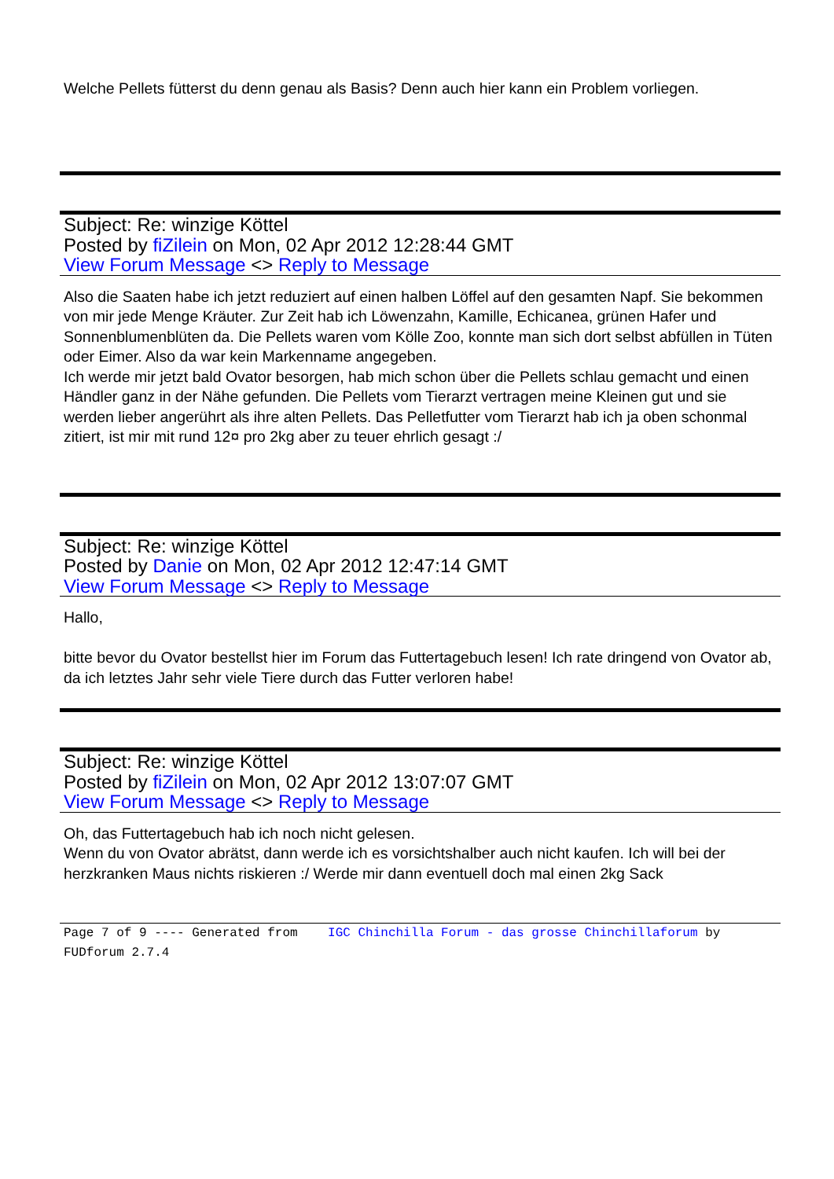Welche Pellets fütterst du denn genau als Basis? Denn auch hier kann ein Problem vorliegen.
Subject: Re: winzige Köttel
Posted by fiZilein on Mon, 02 Apr 2012 12:28:44 GMT
View Forum Message <> Reply to Message
Also die Saaten habe ich jetzt reduziert auf einen halben Löffel auf den gesamten Napf. Sie bekommen von mir jede Menge Kräuter. Zur Zeit hab ich Löwenzahn, Kamille, Echicanea, grünen Hafer und Sonnenblumenblüten da. Die Pellets waren vom Kölle Zoo, konnte man sich dort selbst abfüllen in Tüten oder Eimer. Also da war kein Markenname angegeben.
Ich werde mir jetzt bald Ovator besorgen, hab mich schon über die Pellets schlau gemacht und einen Händler ganz in der Nähe gefunden. Die Pellets vom Tierarzt vertragen meine Kleinen gut und sie werden lieber angerührt als ihre alten Pellets. Das Pelletfutter vom Tierarzt hab ich ja oben schonmal zitiert, ist mir mit rund 12¤ pro 2kg aber zu teuer ehrlich gesagt :/
Subject: Re: winzige Köttel
Posted by Danie on Mon, 02 Apr 2012 12:47:14 GMT
View Forum Message <> Reply to Message
Hallo,
bitte bevor du Ovator bestellst hier im Forum das Futtertagebuch lesen! Ich rate dringend von Ovator ab, da ich letztes Jahr sehr viele Tiere durch das Futter verloren habe!
Subject: Re: winzige Köttel
Posted by fiZilein on Mon, 02 Apr 2012 13:07:07 GMT
View Forum Message <> Reply to Message
Oh, das Futtertagebuch hab ich noch nicht gelesen.
Wenn du von Ovator abrätst, dann werde ich es vorsichtshalber auch nicht kaufen. Ich will bei der herzkranken Maus nichts riskieren :/ Werde mir dann eventuell doch mal einen 2kg Sack
Page 7 of 9 ---- Generated from IGC Chinchilla Forum - das grosse Chinchillaforum by FUDforum 2.7.4